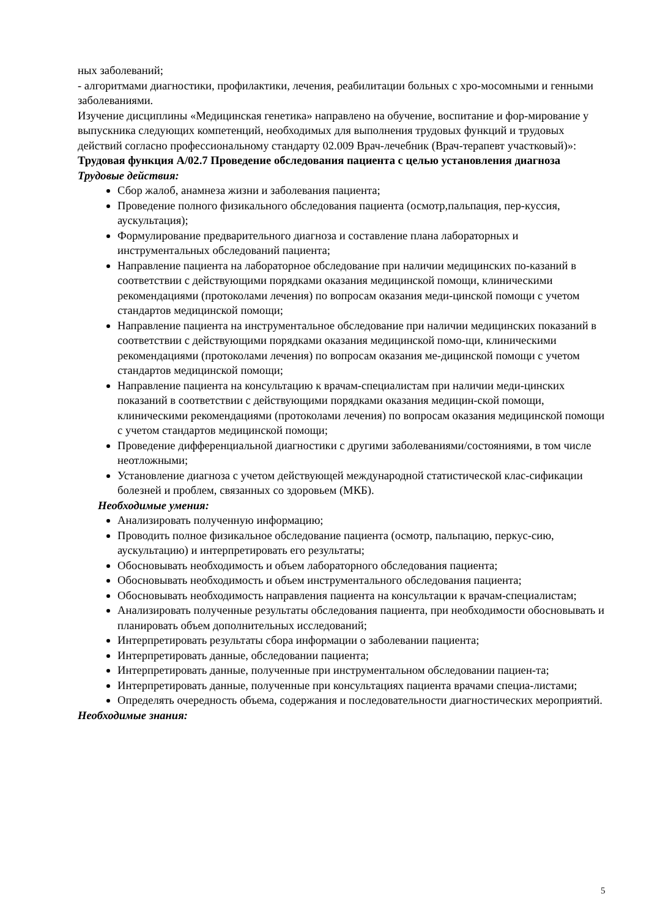ных заболеваний;
- алгоритмами диагностики, профилактики, лечения, реабилитации больных с хро-мосомными и генными заболеваниями.
Изучение дисциплины «Медицинская генетика» направлено на обучение, воспитание и фор-мирование у выпускника следующих компетенций, необходимых для выполнения трудовых функций и трудовых действий согласно профессиональному стандарту 02.009 Врач-лечебник (Врач-терапевт участковый)»:
Трудовая функция A/02.7 Проведение обследования пациента с целью установления диагноза
Трудовые действия:
Сбор жалоб, анамнеза жизни и заболевания пациента;
Проведение полного физикального обследования пациента (осмотр,пальпация, пер-куссия, аускультация);
Формулирование предварительного диагноза и составление плана лабораторных и инструментальных обследований пациента;
Направление пациента на лабораторное обследование при наличии медицинских по-казаний в соответствии с действующими порядками оказания медицинской помощи, клиническими рекомендациями (протоколами лечения) по вопросам оказания меди-цинской помощи с учетом стандартов медицинской помощи;
Направление пациента на инструментальное обследование при наличии медицинских показаний в соответствии с действующими порядками оказания медицинской помо-щи, клиническими рекомендациями (протоколами лечения) по вопросам оказания ме-дицинской помощи с учетом стандартов медицинской помощи;
Направление пациента на консультацию к врачам-специалистам при наличии меди-цинских показаний в соответствии с действующими порядками оказания медицин-ской помощи, клиническими рекомендациями (протоколами лечения) по вопросам оказания медицинской помощи с учетом стандартов медицинской помощи;
Проведение дифференциальной диагностики с другими заболеваниями/состояниями, в том числе неотложными;
Установление диагноза с учетом действующей международной статистической клас-сификации болезней и проблем, связанных со здоровьем (МКБ).
Необходимые умения:
Анализировать полученную информацию;
Проводить полное физикальное обследование пациента (осмотр, пальпацию, перкус-сию, аускультацию) и интерпретировать его результаты;
Обосновывать необходимость и объем лабораторного обследования пациента;
Обосновывать необходимость и объем инструментального обследования пациента;
Обосновывать необходимость направления пациента на консультации к врачам-специалистам;
Анализировать полученные результаты обследования пациента, при необходимости обосновывать и планировать объем дополнительных исследований;
Интерпретировать результаты сбора информации о заболевании пациента;
Интерпретировать данные, обследовании пациента;
Интерпретировать данные, полученные при инструментальном обследовании пациен-та;
Интерпретировать данные, полученные при консультациях пациента врачами специа-листами;
Определять очередность объема, содержания и последовательности диагностических мероприятий.
Необходимые знания:
5